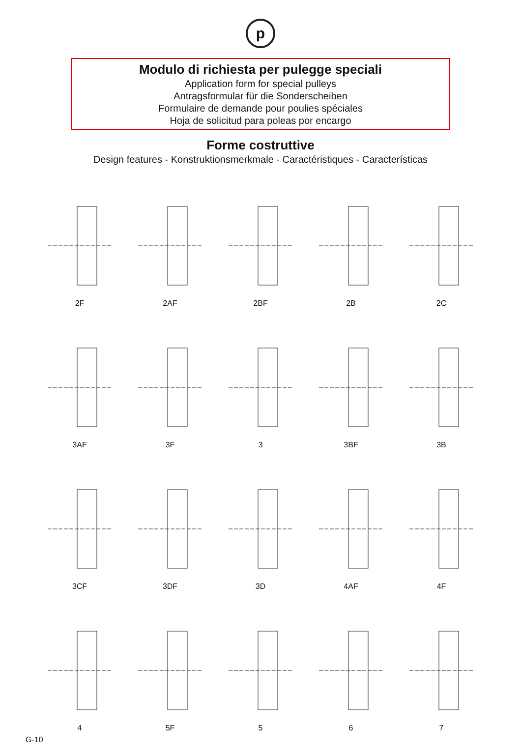p
Modulo di richiesta per pulegge speciali
Application form for special pulleys
Antragsformular für die Sonderscheiben
Formulaire de demande pour poulies spéciales
Hoja de solicitud para poleas por encargo
Forme costruttive
Design features - Konstruktionsmerkmale - Caractéristiques - Características
2F
2AF
2BF
2B
2C
3AF
3F
3
3BF
3B
3CF
3DF
3D
4AF
4F
4
5F
5
6
7
G-10